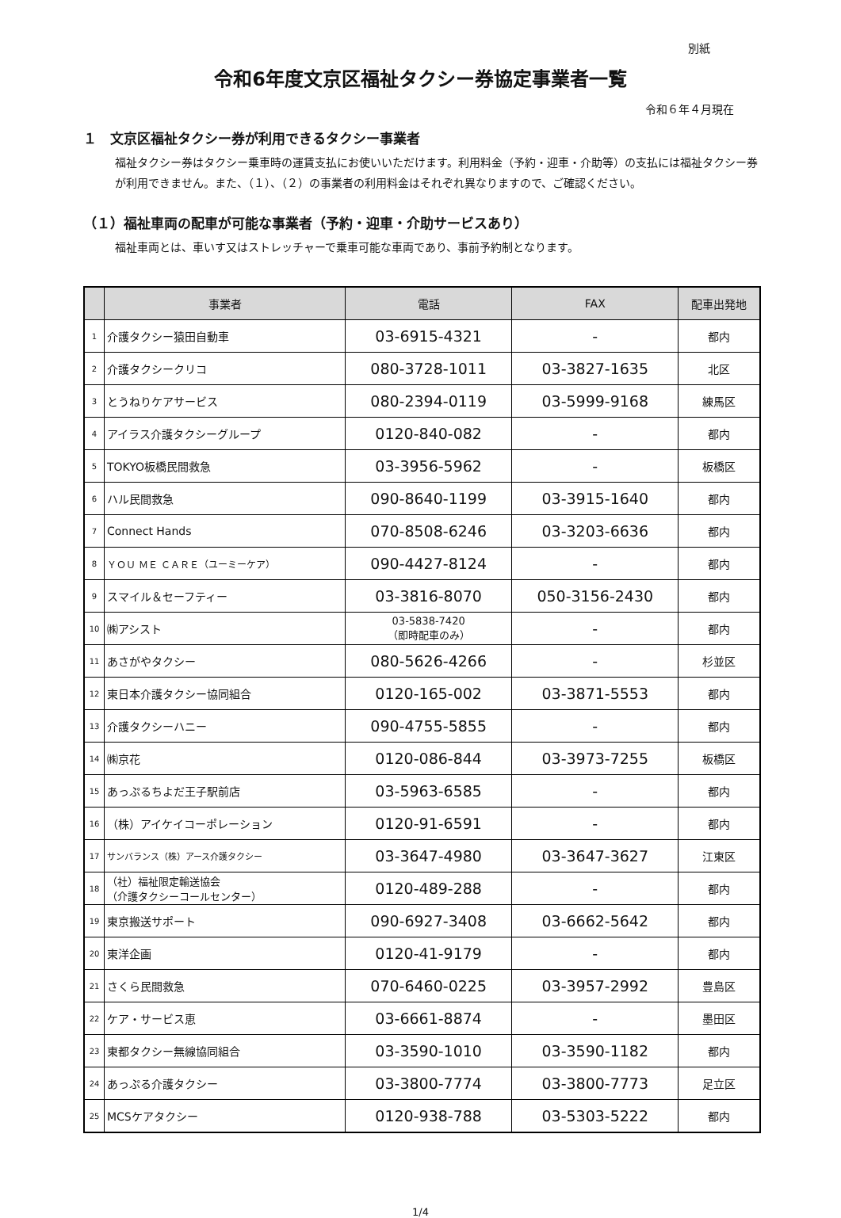別紙
令和6年度文京区福祉タクシー券協定事業者一覧
令和６年４月現在
１　文京区福祉タクシー券が利用できるタクシー事業者
福祉タクシー券はタクシー乗車時の運賃支払にお使いいただけます。利用料金（予約・迎車・介助等）の支払には福祉タクシー券が利用できません。また、（１）、（２）の事業者の利用料金はそれぞれ異なりますので、ご確認ください。
（１）福祉車両の配車が可能な事業者（予約・迎車・介助サービスあり）
福祉車両とは、車いす又はストレッチャーで乗車可能な車両であり、事前予約制となります。
| | 事業者 | 電話 | FAX | 配車出発地 |
| --- | --- | --- | --- | --- |
| 1 | 介護タクシー猿田自動車 | 03-6915-4321 | - | 都内 |
| 2 | 介護タクシークリコ | 080-3728-1011 | 03-3827-1635 | 北区 |
| 3 | とうねりケアサービス | 080-2394-0119 | 03-5999-9168 | 練馬区 |
| 4 | アイラス介護タクシーグループ | 0120-840-082 | - | 都内 |
| 5 | TOKYO板橋民間救急 | 03-3956-5962 | - | 板橋区 |
| 6 | ハル民間救急 | 090-8640-1199 | 03-3915-1640 | 都内 |
| 7 | Connect Hands | 070-8508-6246 | 03-3203-6636 | 都内 |
| 8 | ＹＯＵ ＭＥ ＣＡＲＥ（ユーミーケア） | 090-4427-8124 | - | 都内 |
| 9 | スマイル＆セーフティー | 03-3816-8070 | 050-3156-2430 | 都内 |
| 10 | ㈱アシスト | 03-5838-7420 （即時配車のみ） | - | 都内 |
| 11 | あさがやタクシー | 080-5626-4266 | - | 杉並区 |
| 12 | 東日本介護タクシー協同組合 | 0120-165-002 | 03-3871-5553 | 都内 |
| 13 | 介護タクシーハニー | 090-4755-5855 | - | 都内 |
| 14 | ㈱京花 | 0120-086-844 | 03-3973-7255 | 板橋区 |
| 15 | あっぷるちよだ王子駅前店 | 03-5963-6585 | - | 都内 |
| 16 | （株）アイケイコーポレーション | 0120-91-6591 | - | 都内 |
| 17 | サンバランス（株）アース介護タクシー | 03-3647-4980 | 03-3647-3627 | 江東区 |
| 18 | （社）福祉限定輸送協会 （介護タクシーコールセンター） | 0120-489-288 | - | 都内 |
| 19 | 東京搬送サポート | 090-6927-3408 | 03-6662-5642 | 都内 |
| 20 | 東洋企画 | 0120-41-9179 | - | 都内 |
| 21 | さくら民間救急 | 070-6460-0225 | 03-3957-2992 | 豊島区 |
| 22 | ケア・サービス恵 | 03-6661-8874 | - | 墨田区 |
| 23 | 東都タクシー無線協同組合 | 03-3590-1010 | 03-3590-1182 | 都内 |
| 24 | あっぷる介護タクシー | 03-3800-7774 | 03-3800-7773 | 足立区 |
| 25 | MCSケアタクシー | 0120-938-788 | 03-5303-5222 | 都内 |
1/4